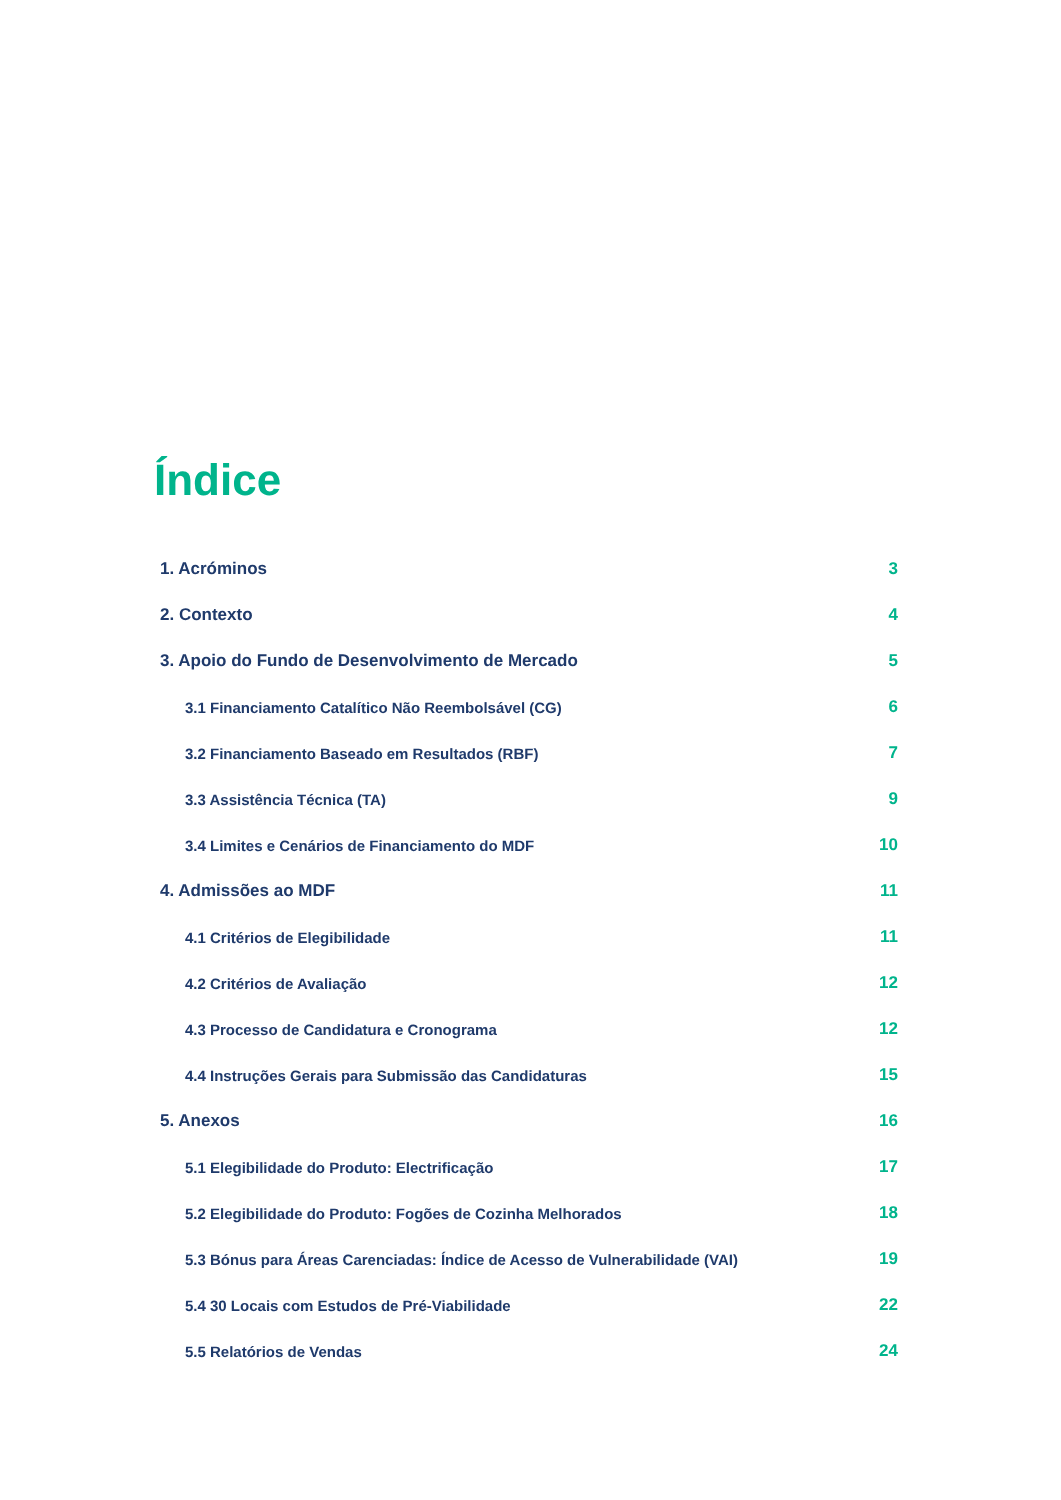Índice
1. Acróminos 3
2. Contexto 4
3. Apoio do Fundo de Desenvolvimento de Mercado 5
3.1 Financiamento Catalítico Não Reembolsável (CG) 6
3.2 Financiamento Baseado em Resultados (RBF) 7
3.3 Assistência Técnica (TA) 9
3.4 Limites e Cenários de Financiamento do MDF 10
4. Admissões ao MDF 11
4.1 Critérios de Elegibilidade 11
4.2 Critérios de Avaliação 12
4.3 Processo de Candidatura e Cronograma 12
4.4 Instruções Gerais para Submissão das Candidaturas 15
5. Anexos 16
5.1 Elegibilidade do Produto: Electrificação 17
5.2 Elegibilidade do Produto: Fogões de Cozinha Melhorados 18
5.3 Bónus para Áreas Carenciadas: Índice de Acesso de Vulnerabilidade (VAI) 19
5.4 30 Locais com Estudos de Pré-Viabilidade 22
5.5 Relatórios de Vendas 24